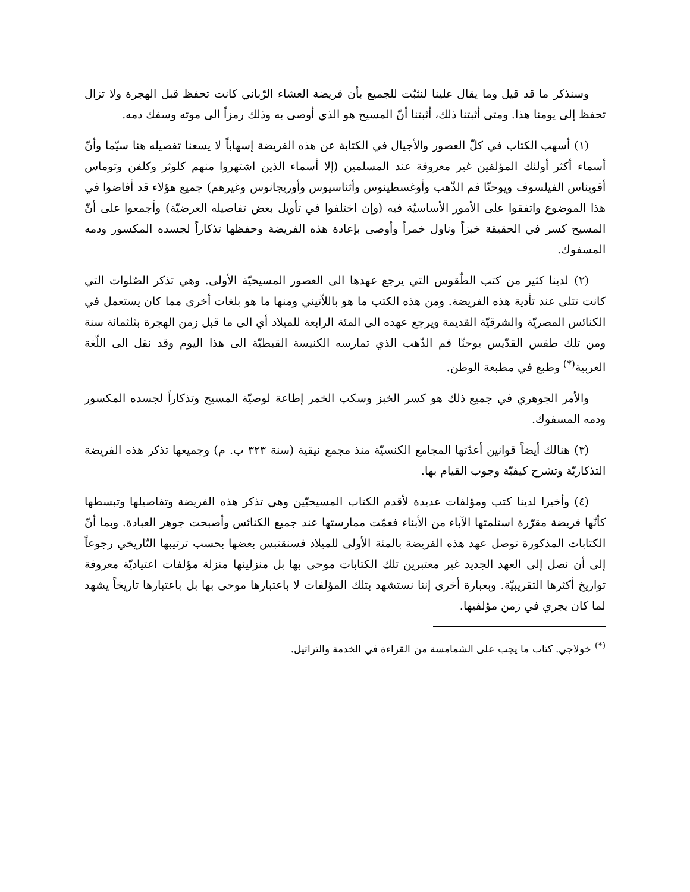وسنذكر ما قد قيل وما يقال علينا لنثبّت للجميع بأن فريضة العشاء الرّباني كانت تحفظ قبل الهجرة ولا تزال تحفظ إلى يومنا هذا. ومتى أثبتنا ذلك، أثبتنا أنّ المسيح هو الذي أوصى به وذلك رمزاً الى موته وسفك دمه.
(١) أسهب الكتاب في كلّ العصور والأجيال في الكتابة عن هذه الفريضة إسهاباً لا يسعنا تفصيله هنا سيّما وأنّ أسماء أكثر أولئك المؤلفين غير معروفة عند المسلمين (إلا أسماء الذين اشتهروا منهم كلوثر وكلفن وتوماس أقويناس الفيلسوف ويوحنّا فم الذّهب وأوغسطينوس وأثناسيوس وأوريجانوس وغيرهم) جميع هؤلاء قد أفاضوا في هذا الموضوع واتفقوا على الأمور الأساسيّة فيه (وإن اختلفوا في تأويل بعض تفاصيله العرضيّة) وأجمعوا على أنّ المسيح كسر في الحقيقة خبزاً وناول خمراً وأوصى بإعادة هذه الفريضة وحفظها تذكاراً لجسده المكسور ودمه المسفوك.
(٢) لدينا كثير من كتب الطّقوس التي يرجع عهدها الى العصور المسيحيّة الأولى. وهي تذكر الصّلوات التي كانت تتلى عند تأدية هذه الفريضة. ومن هذه الكتب ما هو باللاّتيني ومنها ما هو بلغات أخرى مما كان يستعمل في الكنائس المصريّة والشرقيّة القديمة ويرجع عهده الى المئة الرابعة للميلاد أي الى ما قبل زمن الهجرة بثلثمائة سنة ومن تلك طقس القدّيس يوحنّا فم الذّهب الذي تمارسه الكنيسة القبطيّة الى هذا اليوم وقد نقل الى اللّغة العربية<sup>(*)</sup> وطبع في مطبعة الوطن.
والأمر الجوهري في جميع ذلك هو كسر الخبز وسكب الخمر إطاعة لوصيّة المسيح وتذكاراً لجسده المكسور ودمه المسفوك.
(٣) هنالك أيضاً قوانين أعدّتها المجامع الكنسيّة منذ مجمع نيقية (سنة ٣٢٣ ب. م) وجميعها تذكر هذه الفريضة التذكاريّة وتشرح كيفيّة وجوب القيام بها.
(٤) وأخيرا لدينا كتب ومؤلفات عديدة لأقدم الكتاب المسيحيّين وهي تذكر هذه الفريضة وتفاصيلها وتبسطها كأنّها فريضة مقرّرة استلمتها الآباء من الأبناء فعمّت ممارستها عند جميع الكنائس وأصبحت جوهر العبادة. وبما أنّ الكتابات المذكورة توصل عهد هذه الفريضة بالمئة الأولى للميلاد فسنقتبس بعضها بحسب ترتيبها التّاريخي رجوعاً إلى أن نصل إلى العهد الجديد غير معتبرين تلك الكتابات موحى بها بل منزلينها منزلة مؤلفات اعتياديّة معروفة تواريخ أكثرها التقريبيّة. وبعبارة أخرى إننا نستشهد بتلك المؤلفات لا باعتبارها موحى بها بل باعتبارها تاريخاً يشهد لما كان يجري في زمن مؤلفيها.
<sup>(*)</sup> خولاجي. كتاب ما يجب على الشمامسة من القراءة في الخدمة والتراتيل.